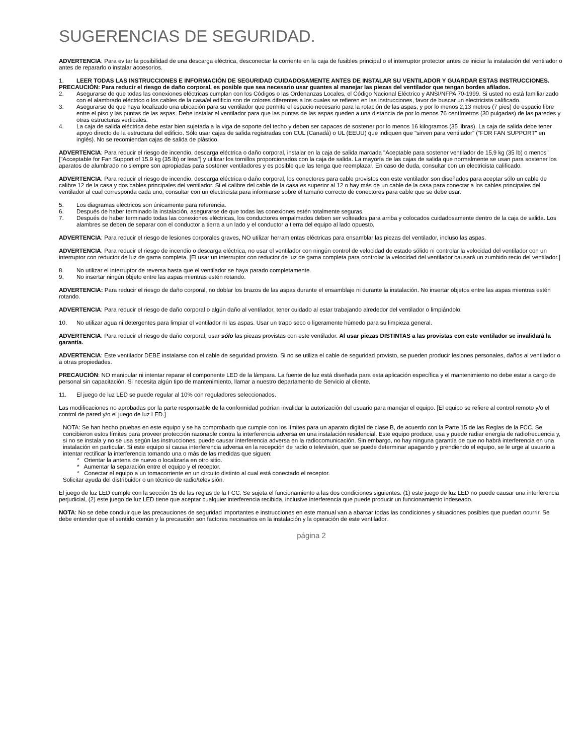SUGERENCIAS DE SEGURIDAD.
ADVERTENCIA: Para evitar la posibilidad de una descarga eléctrica, desconectar la corriente en la caja de fusibles principal o el interruptor protector antes de iniciar la instalación del ventilador o antes de repararlo o instalar accesorios.
1. LEER TODAS LAS INSTRUCCIONES E INFORMACIÓN DE SEGURIDAD CUIDADOSAMENTE ANTES DE INSTALAR SU VENTILADOR Y GUARDAR ESTAS INSTRUCCIONES.
PRECAUCIÓN: Para reducir el riesgo de daño corporal, es posible que sea necesario usar guantes al manejar las piezas del ventilador que tengan bordes afilados.
2. Asegurarse de que todas las conexiones eléctricas cumplan con los Códigos o las Ordenanzas Locales, el Código Nacional Eléctrico y ANSI/NFPA 70-1999. Si usted no está familiarizado con el alambrado eléctrico o los cables de la casa/el edificio son de colores diferentes a los cuales se refieren en las instrucciones, favor de buscar un electricista calificado.
3. Asegurarse de que haya localizado una ubicación para su ventilador que permite el espacio necesario para la rotación de las aspas, y por lo menos 2,13 metros (7 pies) de espacio libre entre el piso y las puntas de las aspas. Debe instalar el ventilador para que las puntas de las aspas queden a una distancia de por lo menos 76 centímetros (30 pulgadas) de las paredes y otras estructuras verticales.
4. La caja de salida eléctrica debe estar bien sujetada a la viga de soporte del techo y deben ser capaces de sostener por lo menos 16 kilogramos (35 libras). La caja de salida debe tener apoyo directo de la estructura del edificio. Sólo usar cajas de salida registradas con CUL (Canadá) o UL (EEUU) que indiquen que "sirven para ventilador" ("FOR FAN SUPPORT" en inglés). No se recomiendan cajas de salida de plástico.
ADVERTENCIA: Para reducir el riesgo de incendio, descarga eléctrica o daño corporal, instalar en la caja de salida marcada "Aceptable para sostener ventilador de 15,9 kg (35 lb) o menos" ["Acceptable for Fan Support of 15.9 kg (35 lb) or less"] y utilizar los tornillos proporcionados con la caja de salida. La mayoría de las cajas de salida que normalmente se usan para sostener los aparatos de alumbrado no siempre son apropiadas para sostener ventiladores y es posible que las tenga que reemplazar. En caso de duda, consultar con un electricista calificado.
ADVERTENCIA: Para reducir el riesgo de incendio, descarga eléctrica o daño corporal, los conectores para cable provistos con este ventilador son diseñados para aceptar sólo un cable de calibre 12 de la casa y dos cables principales del ventilador. Si el calibre del cable de la casa es superior al 12 o hay más de un cable de la casa para conectar a los cables principales del ventilador al cual corresponda cada uno, consultar con un electricista para informarse sobre el tamaño correcto de conectores para cable que se debe usar.
5. Los diagramas eléctricos son únicamente para referencia.
6. Después de haber terminado la instalación, asegurarse de que todas las conexiones estén totalmente seguras.
7. Después de haber terminado todas las conexiones eléctricas, los conductores empalmados deben ser volteados para arriba y colocados cuidadosamente dentro de la caja de salida. Los alambres se deben de separar con el conductor a tierra a un lado y el conductor a tierra del equipo al lado opuesto.
ADVERTENCIA: Para reducir el riesgo de lesiones corporales graves, NO utilizar herramientas eléctricas para ensamblar las piezas del ventilador, incluso las aspas.
ADVERTENCIA: Para reducir el riesgo de incendio o descarga eléctrica, no usar el ventilador con ningún control de velocidad de estado sólido ni controlar la velocidad del ventilador con un interruptor con reductor de luz de gama completa. [El usar un interruptor con reductor de luz de gama completa para controlar la velocidad del ventilador causará un zumbido recio del ventilador.]
8. No utilizar el interruptor de reversa hasta que el ventilador se haya parado completamente.
9. No insertar ningún objeto entre las aspas mientras estén rotando.
ADVERTENCIA: Para reducir el riesgo de daño corporal, no doblar los brazos de las aspas durante el ensamblaje ni durante la instalación. No insertar objetos entre las aspas mientras estén rotando.
ADVERTENCIA: Para reducir el riesgo de daño corporal o algún daño al ventilador, tener cuidado al estar trabajando alrededor del ventilador o limpiándolo.
10. No utilizar agua ni detergentes para limpiar el ventilador ni las aspas. Usar un trapo seco o ligeramente húmedo para su limpieza general.
ADVERTENCIA: Para reducir el riesgo de daño corporal, usar sólo las piezas provistas con este ventilador. Al usar piezas DISTINTAS a las provistas con este ventilador se invalidará la garantía.
ADVERTENCIA: Este ventilador DEBE instalarse con el cable de seguridad provisto. Si no se utiliza el cable de seguridad provisto, se pueden producir lesiones personales, daños al ventilador o a otras propiedades.
PRECAUCIÓN: NO manipular ni intentar reparar el componente LED de la lámpara. La fuente de luz está diseñada para esta aplicación específica y el mantenimiento no debe estar a cargo de personal sin capacitación. Si necesita algún tipo de mantenimiento, llamar a nuestro departamento de Servicio al cliente.
11. El juego de luz LED se puede regular al 10% con reguladores seleccionados.
Las modificaciones no aprobadas por la parte responsable de la conformidad podrían invalidar la autorización del usuario para manejar el equipo. [El equipo se refiere al control remoto y/o el control de pared y/o el juego de luz LED.]
NOTA: Se han hecho pruebas en este equipo y se ha comprobado que cumple con los límites para un aparato digital de clase B, de acuerdo con la Parte 15 de las Reglas de la FCC. Se concibieron estos límites para proveer protección razonable contra la interferencia adversa en una instalación residencial. Este equipo produce, usa y puede radiar energía de radiofrecuencia y, si no se instala y no se usa según las instrucciones, puede causar interferencia adversa en la radiocomunicación. Sin embargo, no hay ninguna garantía de que no habrá interferencia en una instalación en particular. Si este equipo sí causa interferencia adversa en la recepción de radio o televisión, que se puede determinar apagando y prendiendo el equipo, se le urge al usuario a intentar rectificar la interferencia tomando una o más de las medidas que siguen:
* Orientar la antena de nuevo o localizarla en otro sitio.
* Aumentar la separación entre el equipo y el receptor.
* Conectar el equipo a un tomacorriente en un circuito distinto al cual está conectado el receptor.
Solicitar ayuda del distribuidor o un técnico de radio/televisión.
El juego de luz LED cumple con la sección 15 de las reglas de la FCC. Se sujeta el funcionamiento a las dos condiciones siguientes: (1) este juego de luz LED no puede causar una interferencia perjudicial, (2) este juego de luz LED tiene que aceptar cualquier interferencia recibida, inclusive interferencia que puede producir un funcionamiento indeseado.
NOTA: No se debe concluir que las precauciones de seguridad importantes e instrucciones en este manual van a abarcar todas las condiciones y situaciones posibles que puedan ocurrir. Se debe entender que el sentido común y la precaución son factores necesarios en la instalación y la operación de este ventilador.
página 2